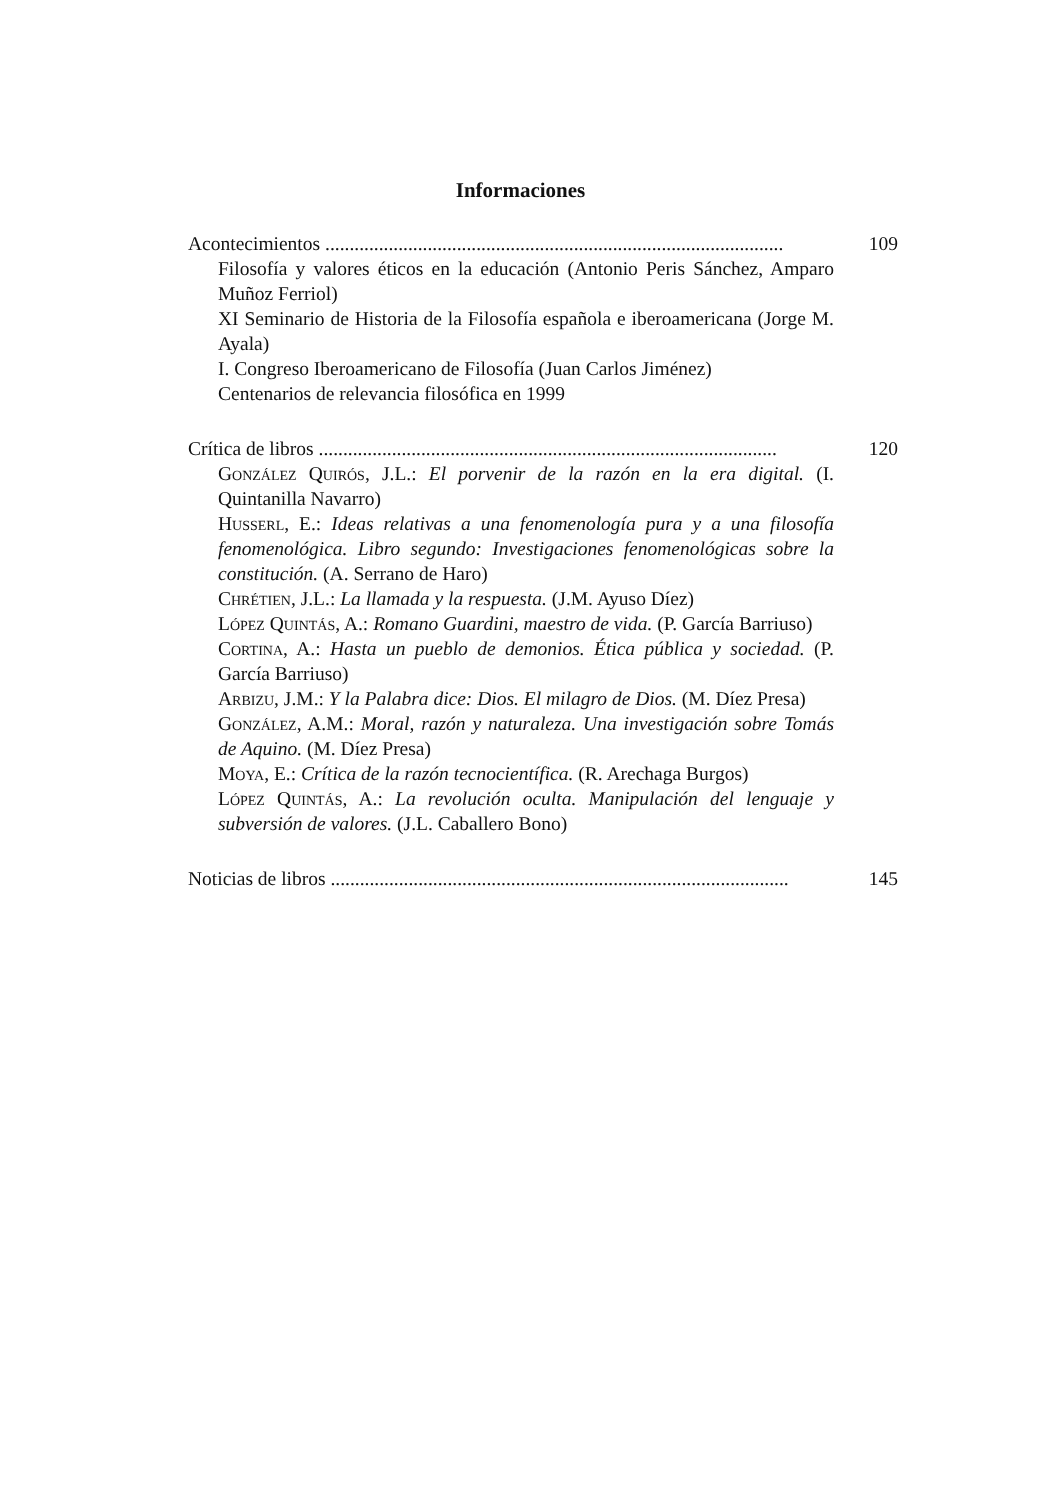Informaciones
Acontecimientos .............................................................................................. 109
Filosofía y valores éticos en la educación (Antonio Peris Sánchez, Amparo Muñoz Ferriol)
XI Seminario de Historia de la Filosofía española e iberoamericana (Jorge M. Ayala)
I. Congreso Iberoamericano de Filosofía (Juan Carlos Jiménez)
Centenarios de relevancia filosófica en 1999
Crítica de libros .............................................................................................. 120
González Quirós, J.L.: El porvenir de la razón en la era digital. (I. Quintanilla Navarro)
Husserl, E.: Ideas relativas a una fenomenología pura y a una filosofía fenomenológica. Libro segundo: Investigaciones fenomenológicas sobre la constitución. (A. Serrano de Haro)
Chrétien, J.L.: La llamada y la respuesta. (J.M. Ayuso Díez)
López Quintás, A.: Romano Guardini, maestro de vida. (P. García Barriuso)
Cortina, A.: Hasta un pueblo de demonios. Ética pública y sociedad. (P. García Barriuso)
Arbizu, J.M.: Y la Palabra dice: Dios. El milagro de Dios. (M. Díez Presa)
González, A.M.: Moral, razón y naturaleza. Una investigación sobre Tomás de Aquino. (M. Díez Presa)
Moya, E.: Crítica de la razón tecnocientífica. (R. Arechaga Burgos)
López Quintás, A.: La revolución oculta. Manipulación del lenguaje y subversión de valores. (J.L. Caballero Bono)
Noticias de libros .............................................................................................. 145